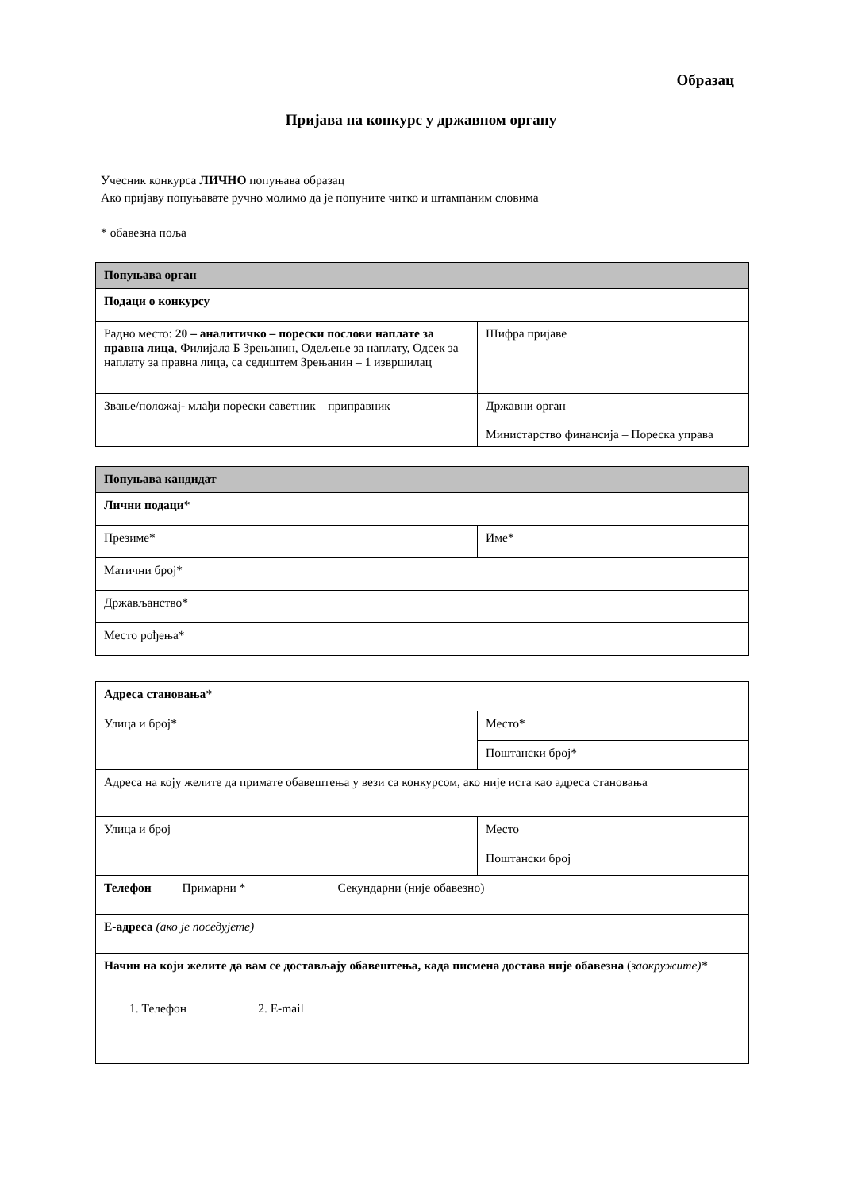Образац
Пријава на конкурс у државном органу
Учесник конкурса ЛИЧНО попуњава образац
Ако пријаву попуњавате ручно молимо да је попуните читко и штампаним словима
* обавезна поља
| Попуњава орган | |
| Подаци о конкурсу | |
| Радно место: 20 – аналитичко – порески послови наплате за правна лица , Филијала Б Зрењанин, Одељење за наплату, Одсек за наплату за правна лица, са седиштем Зрењанин – 1 извршилац | Шифра пријаве |
| Звање/положај- млађи порески саветник – приправник | Државни орган Министарство финансија – Пореска управа |
| Попуњава кандидат | |
| Лични подаци * | |
| Презиме* | Име* |
| Матични број* | |
| Држављанство* | |
| Место рођења* | |
| Адреса становања * | |
| Улица и број* | Место* |
| | Поштански број* |
| Адреса на коју желите да примате обавештења у вези са конкурсом, ако није иста као адреса становања | |
| Улица и број | Место |
| | Поштански број |
| Телефон Примарни * Секундарни (није обавезно) | |
| Е-адреса (ако је поседујете) | |
| Начин на који желите да вам се достављају обавештења, када писмена достава није обавезна ( заокружите)* 1. Телефон 2. E-mail | |